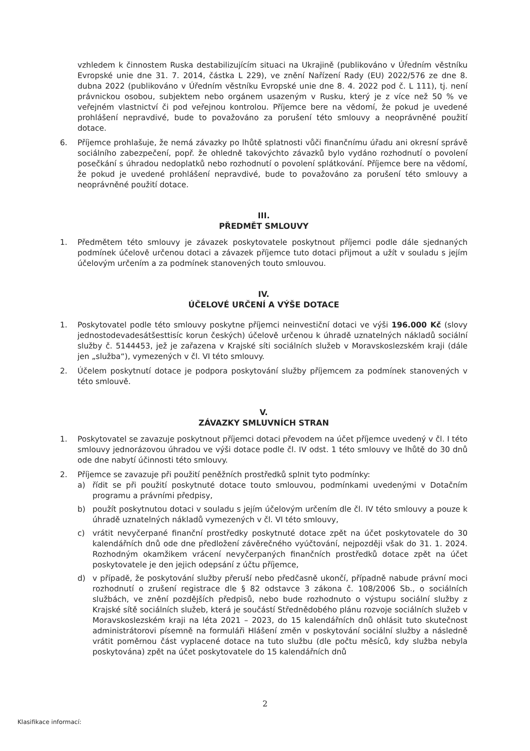vzhledem k činnostem Ruska destabilizujícím situaci na Ukrajině (publikováno v Úředním věstníku Evropské unie dne 31. 7. 2014, částka L 229), ve znění Nařízení Rady (EU) 2022/576 ze dne 8. dubna 2022 (publikováno v Úředním věstníku Evropské unie dne 8. 4. 2022 pod č. L 111), tj. není právnickou osobou, subjektem nebo orgánem usazeným v Rusku, který je z více než 50 % ve veřejném vlastnictví či pod veřejnou kontrolou. Příjemce bere na vědomí, že pokud je uvedené prohlášení nepravdivé, bude to považováno za porušení této smlouvy a neoprávněné použití dotace.
6. Příjemce prohlašuje, že nemá závazky po lhůtě splatnosti vůči finančnímu úřadu ani okresní správě sociálního zabezpečení, popř. že ohledně takovýchto závazků bylo vydáno rozhodnutí o povolení posečkání s úhradou nedoplatků nebo rozhodnutí o povolení splátkování. Příjemce bere na vědomí, že pokud je uvedené prohlášení nepravdivé, bude to považováno za porušení této smlouvy a neoprávněné použití dotace.
III.
PŘEDMĚT SMLOUVY
1. Předmětem této smlouvy je závazek poskytovatele poskytnout příjemci podle dále sjednaných podmínek účelově určenou dotaci a závazek příjemce tuto dotaci přijmout a užít v souladu s jejím účelovým určením a za podmínek stanovených touto smlouvou.
IV.
ÚČELOVÉ URČENÍ A VÝŠE DOTACE
1. Poskytovatel podle této smlouvy poskytne příjemci neinvestiční dotaci ve výši 196.000 Kč (slovy jednostodevadesátšesttisíc korun českých) účelově určenou k úhradě uznatelných nákladů sociální služby č. 5144453, jež je zařazena v Krajské síti sociálních služeb v Moravskoslezském kraji (dále jen „služba“), vymezených v čl. VI této smlouvy.
2. Účelem poskytnutí dotace je podpora poskytování služby příjemcem za podmínek stanovených v této smlouvě.
V.
ZÁVAZKY SMLUVNÍCH STRAN
1. Poskytovatel se zavazuje poskytnout příjemci dotaci převodem na účet příjemce uvedený v čl. I této smlouvy jednorázovou úhradou ve výši dotace podle čl. IV odst. 1 této smlouvy ve lhůtě do 30 dnů ode dne nabytí účinnosti této smlouvy.
2. Příjemce se zavazuje při použití peněžních prostředků splnit tyto podmínky:
a) řídit se při použití poskytnuté dotace touto smlouvou, podmínkami uvedenými v Dotačním programu a právními předpisy,
b) použít poskytnutou dotaci v souladu s jejím účelovým určením dle čl. IV této smlouvy a pouze k úhradě uznatelných nákladů vymezených v čl. VI této smlouvy,
c) vrátit nevyčerpané finanční prostředky poskytnuté dotace zpět na účet poskytovatele do 30 kalendářních dnů ode dne předložení závěrečného vyúčtování, nejpozději však do 31. 1. 2024. Rozhodným okamžikem vrácení nevyčerpaných finančních prostředků dotace zpět na účet poskytovatele je den jejich odepsání z účtu příjemce,
d) v případě, že poskytování služby přeruší nebo předčasně ukončí, případně nabude právní moci rozhodnutí o zrušení registrace dle § 82 odstavce 3 zákona č. 108/2006 Sb., o sociálních službách, ve znění pozdějších předpisů, nebo bude rozhodnuto o výstupu sociální služby z Krajské sítě sociálních služeb, která je součástí Střednědobého plánu rozvoje sociálních služeb v Moravskoslezském kraji na léta 2021 – 2023, do 15 kalendářních dnů ohlásit tuto skutečnost administrátorovi písemně na formuláři Hlášení změn v poskytování sociální služby a následně vrátit poměrnou část vyplacené dotace na tuto službu (dle počtu měsíců, kdy služba nebyla poskytována) zpět na účet poskytovatele do 15 kalendářních dnů
2
Klasifikace informací: